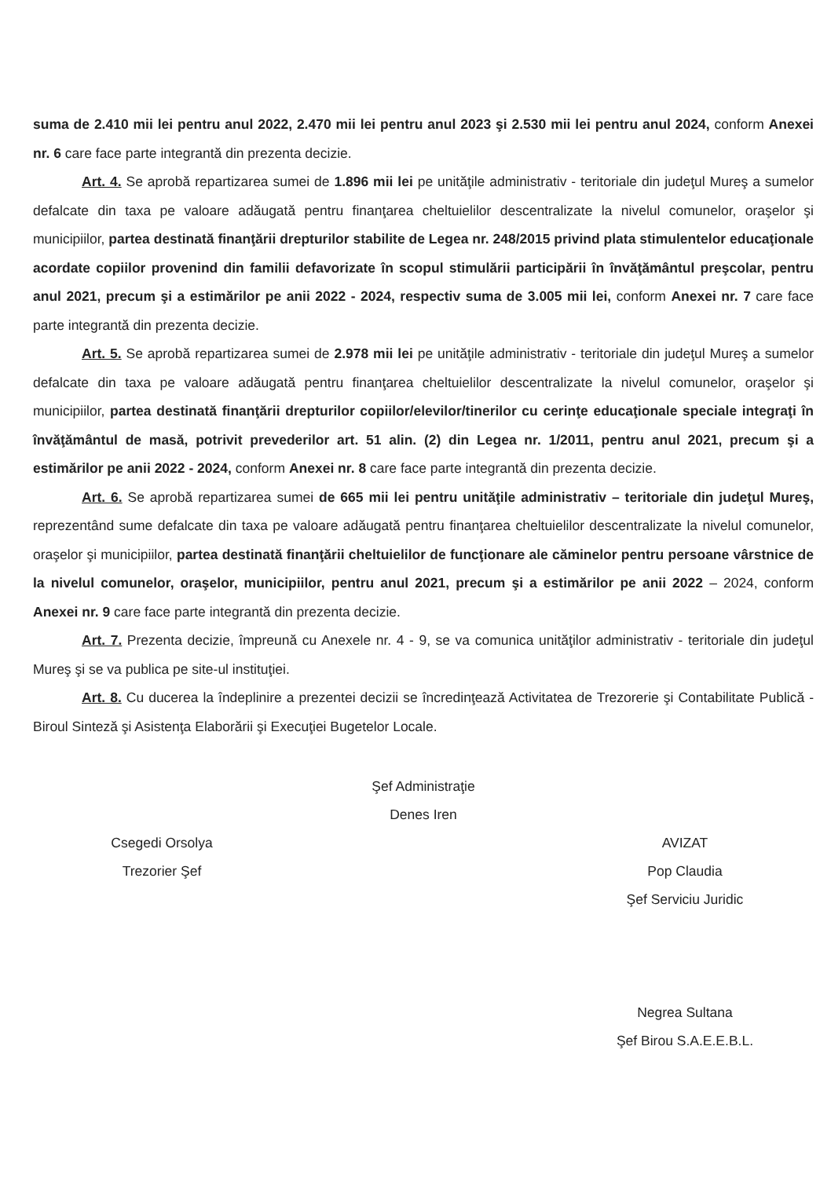suma de 2.410 mii lei pentru anul 2022, 2.470 mii lei pentru anul 2023 şi 2.530 mii lei pentru anul 2024, conform Anexei nr. 6 care face parte integrantă din prezenta decizie.
Art. 4. Se aprobă repartizarea sumei de 1.896 mii lei pe unităţile administrativ - teritoriale din judeţul Mureş a sumelor defalcate din taxa pe valoare adăugată pentru finanţarea cheltuielilor descentralizate la nivelul comunelor, oraşelor şi municipiilor, partea destinată finanţării drepturilor stabilite de Legea nr. 248/2015 privind plata stimulentelor educaţionale acordate copiilor provenind din familii defavorizate în scopul stimulării participării în învăţământul preşcolar, pentru anul 2021, precum şi a estimărilor pe anii 2022 - 2024, respectiv suma de 3.005 mii lei, conform Anexei nr. 7 care face parte integrantă din prezenta decizie.
Art. 5. Se aprobă repartizarea sumei de 2.978 mii lei pe unităţile administrativ - teritoriale din judeţul Mureş a sumelor defalcate din taxa pe valoare adăugată pentru finanţarea cheltuielilor descentralizate la nivelul comunelor, oraşelor şi municipiilor, partea destinată finanţării drepturilor copiilor/elevilor/tinerilor cu cerinţe educaţionale speciale integraţi în învăţământul de masă, potrivit prevederilor art. 51 alin. (2) din Legea nr. 1/2011, pentru anul 2021, precum şi a estimărilor pe anii 2022 - 2024, conform Anexei nr. 8 care face parte integrantă din prezenta decizie.
Art. 6. Se aprobă repartizarea sumei de 665 mii lei pentru unităţile administrativ – teritoriale din judeţul Mureş, reprezentând sume defalcate din taxa pe valoare adăugată pentru finanţarea cheltuielilor descentralizate la nivelul comunelor, oraşelor şi municipiilor, partea destinată finanţării cheltuielilor de funcţionare ale căminelor pentru persoane vârstnice de la nivelul comunelor, oraşelor, municipiilor, pentru anul 2021, precum şi a estimărilor pe anii 2022 – 2024, conform Anexei nr. 9 care face parte integrantă din prezenta decizie.
Art. 7. Prezenta decizie, împreună cu Anexele nr. 4 - 9, se va comunica unităţilor administrativ - teritoriale din judeţul Mureş şi se va publica pe site-ul instituţiei.
Art. 8. Cu ducerea la îndeplinire a prezentei decizii se încredinţează Activitatea de Trezorerie şi Contabilitate Publică - Biroul Sinteză şi Asistenţa Elaborării şi Execuţiei Bugetelor Locale.
Csegedi Orsolya
Trezorier Şef
Şef Administraţie
Denes Iren
AVIZAT
Pop Claudia
Şef Serviciu Juridic
Negrea Sultana
Şef Birou S.A.E.E.B.L.